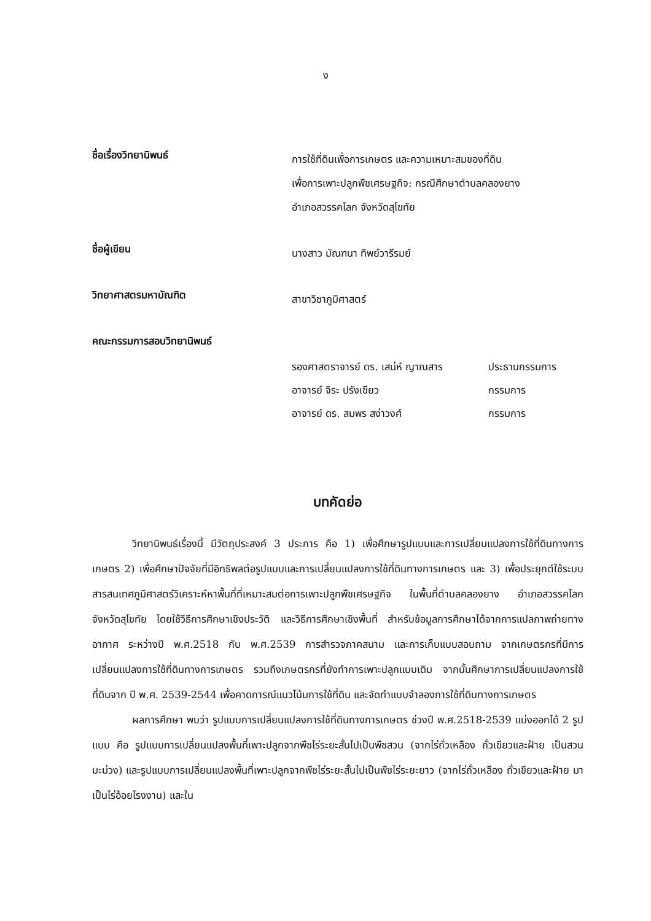ง
ชื่อเรื่องวิทยานิพนธ์
การใช้ที่ดินเพื่อการเกษตร และความเหมาะสมของที่ดิน
เพื่อการเพาะปลูกพืชเศรษฐกิจ: กรณีศึกษาตำบลคลองยาง
อำเภอสวรรคโลก จังหวัดสุโขทัย
ชื่อผู้เขียน
นางสาว มัณฑนา ทิพย์วารีรมย์
วิทยาศาสตรมหาบัณฑิต
สาขาวิชาภูมิศาสตร์
คณะกรรมการสอบวิทยานิพนธ์
| รองศาสตราจารย์ ดร. เสน่ห์ ญาณสาร | ประธานกรรมการ |
| อาจารย์ จิระ ปรังเขียว | กรรมการ |
| อาจารย์ ดร. สมพร สง่าวงศ์ | กรรมการ |
บทคัดย่อ
วิทยานิพนธ์เรื่องนี้ มีวัตถุประสงค์ 3 ประการ คือ 1) เพื่อศึกษารูปแบบและการเปลี่ยนแปลงการใช้ที่ดินทางการเกษตร 2) เพื่อศึกษาปัจจัยที่มีอิทธิพลต่อรูปแบบและการเปลี่ยนแปลงการใช้ที่ดินทางการเกษตร และ 3) เพื่อประยุกต์ใช้ระบบสารสนเทศภูมิศาสตร์วิเคราะห์หาพื้นที่ที่เหมาะสมต่อการเพาะปลูกพืชเศรษฐกิจ ในพื้นที่ตำบลคลองยาง อำเภอสวรรคโลก จังหวัดสุโขทัย โดยใช้วิธีการศึกษาเชิงประวัติ และวิธีการศึกษาเชิงพื้นที่ สำหรับข้อมูลการศึกษาได้จากการแปลภาพถ่ายทางอากาศ ระหว่างปี พ.ศ.2518 กับ พ.ศ.2539 การสำรวจภาคสนาม และการเก็บแบบสอบถาม จากเกษตรกรที่มีการเปลี่ยนแปลงการใช้ที่ดินทางการเกษตร รวมถึงเกษตรกรที่ยังทำการเพาะปลูกแบบเดิม จากนั้นศึกษาการเปลี่ยนแปลงการใช้ที่ดินจาก ปี พ.ศ. 2539-2544 เพื่อคาดการณ์แนวโน้มการใช้ที่ดิน และจัดทำแบบจำลองการใช้ที่ดินทางการเกษตร
ผลการศึกษา พบว่า รูปแบบการเปลี่ยนแปลงการใช้ที่ดินทางการเกษตร ช่วงปี พ.ศ.2518-2539 แบ่งออกได้ 2 รูปแบบ คือ รูปแบบการเปลี่ยนแปลงพื้นที่เพาะปลูกจากพืชไร่ระยะสั้นไปเป็นพืชสวน (จากไร่ถั่วเหลือง ถั่วเขียวและฝ้าย เป็นสวนมะม่วง) และรูปแบบการเปลี่ยนแปลงพื้นที่เพาะปลูกจากพืชไร่ระยะสั้นไปเป็นพืชไร่ระยะยาว (จากไร่ถั่วเหลือง ถั่วเขียวและฝ้าย มาเป็นไร่อ้อยโรงงาน) และใน